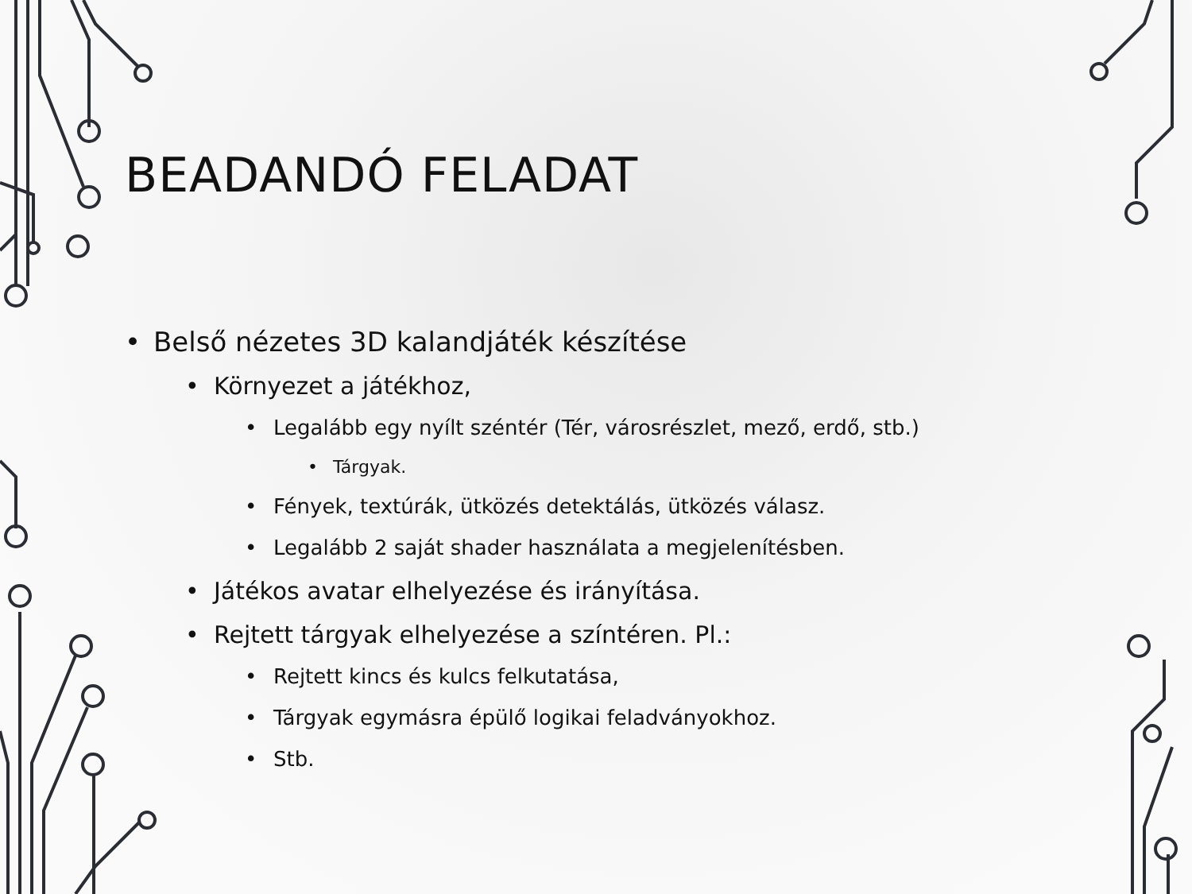BEADANDÓ FELADAT
Belső nézetes 3D kalandjáték készítése
Környezet a játékhoz,
Legalább egy nyílt széntér (Tér, városrészlet, mező, erdő, stb.)
Tárgyak.
Fények, textúrák, ütközés detektálás, ütközés válasz.
Legalább 2 saját shader használata a megjelenítésben.
Játékos avatar elhelyezése és irányítása.
Rejtett tárgyak elhelyezése a színtéren. Pl.:
Rejtett kincs és kulcs felkutatása,
Tárgyak egymásra épülő logikai feladványokhoz.
Stb.